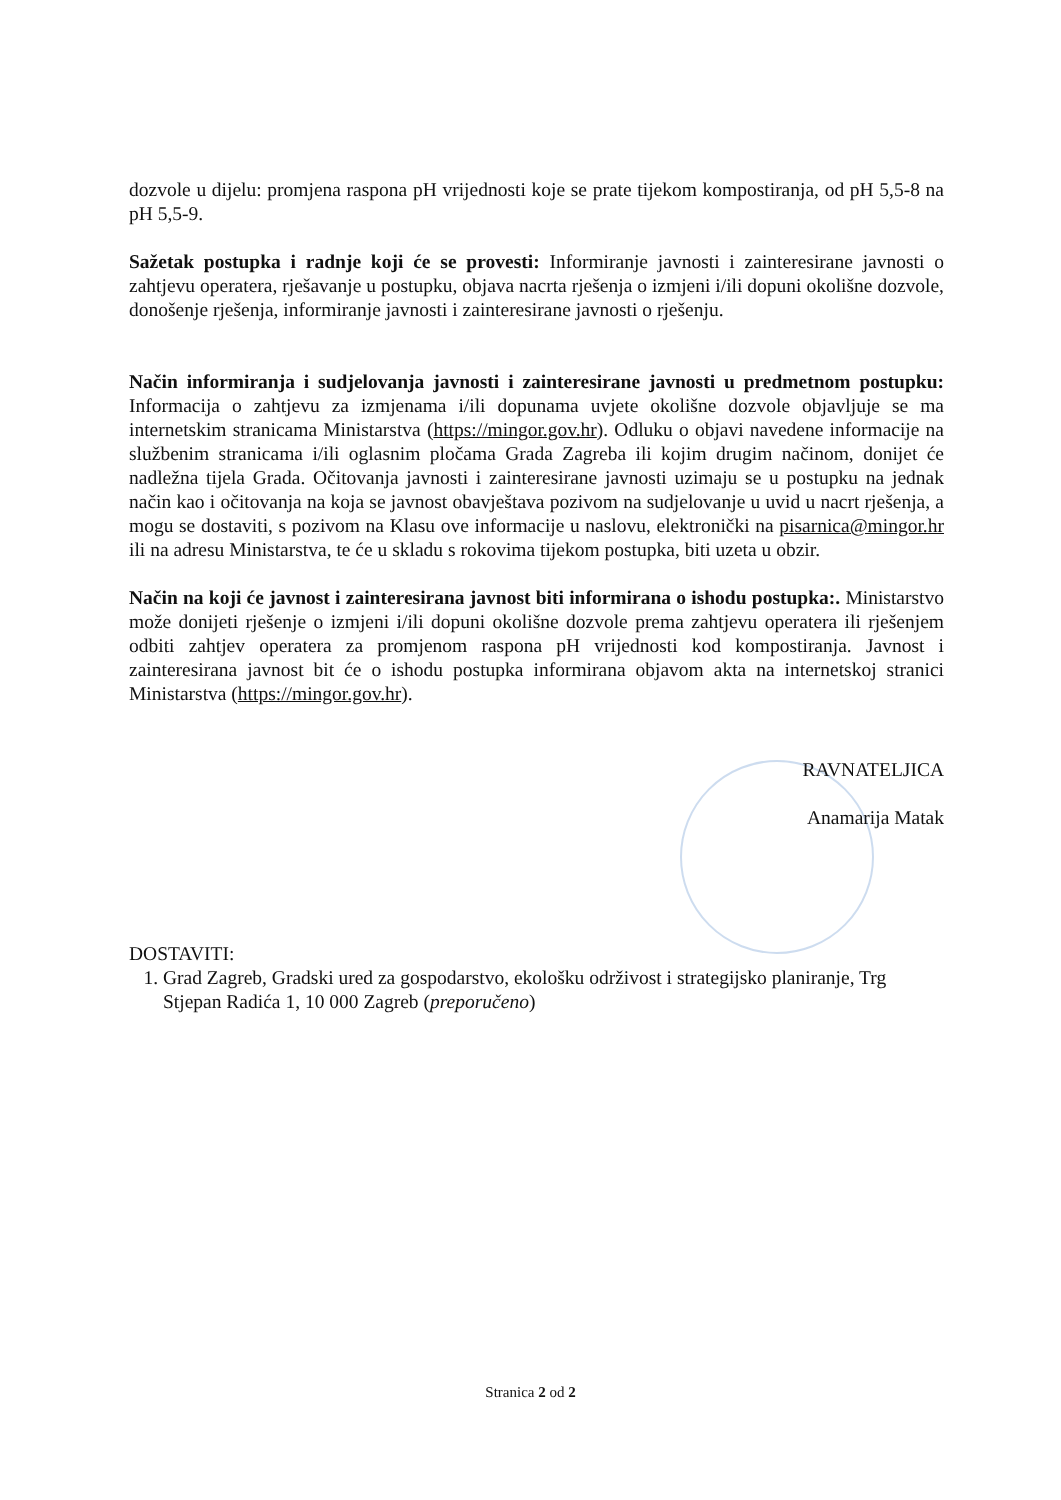dozvole u dijelu: promjena raspona pH vrijednosti koje se prate tijekom kompostiranja, od pH 5,5-8 na pH 5,5-9.
Sažetak postupka i radnje koji će se provesti: Informiranje javnosti i zainteresirane javnosti o zahtjevu operatera, rješavanje u postupku, objava nacrta rješenja o izmjeni i/ili dopuni okolišne dozvole, donošenje rješenja, informiranje javnosti i zainteresirane javnosti o rješenju.
Način informiranja i sudjelovanja javnosti i zainteresirane javnosti u predmetnom postupku: Informacija o zahtjevu za izmjenama i/ili dopunama uvjete okolišne dozvole objavljuje se ma internetskim stranicama Ministarstva (https://mingor.gov.hr). Odluku o objavi navedene informacije na službenim stranicama i/ili oglasnim pločama Grada Zagreba ili kojim drugim načinom, donijet će nadležna tijela Grada. Očitovanja javnosti i zainteresirane javnosti uzimaju se u postupku na jednak način kao i očitovanja na koja se javnost obavještava pozivom na sudjelovanje u uvid u nacrt rješenja, a mogu se dostaviti, s pozivom na Klasu ove informacije u naslovu, elektronički na pisarnica@mingor.hr ili na adresu Ministarstva, te će u skladu s rokovima tijekom postupka, biti uzeta u obzir.
Način na koji će javnost i zainteresirana javnost biti informirana o ishodu postupka:. Ministarstvo može donijeti rješenje o izmjeni i/ili dopuni okolišne dozvole prema zahtjevu operatera ili rješenjem odbiti zahtjev operatera za promjenom raspona pH vrijednosti kod kompostiranja. Javnost i zainteresirana javnost bit će o ishodu postupka informirana objavom akta na internetskoj stranici Ministarstva (https://mingor.gov.hr).
RAVNATELJICA
Anamarija Matak
DOSTAVITI:
1. Grad Zagreb, Gradski ured za gospodarstvo, ekološku održivost i strategijsko planiranje, Trg Stjepan Radića 1, 10 000 Zagreb (preporučeno)
Stranica 2 od 2